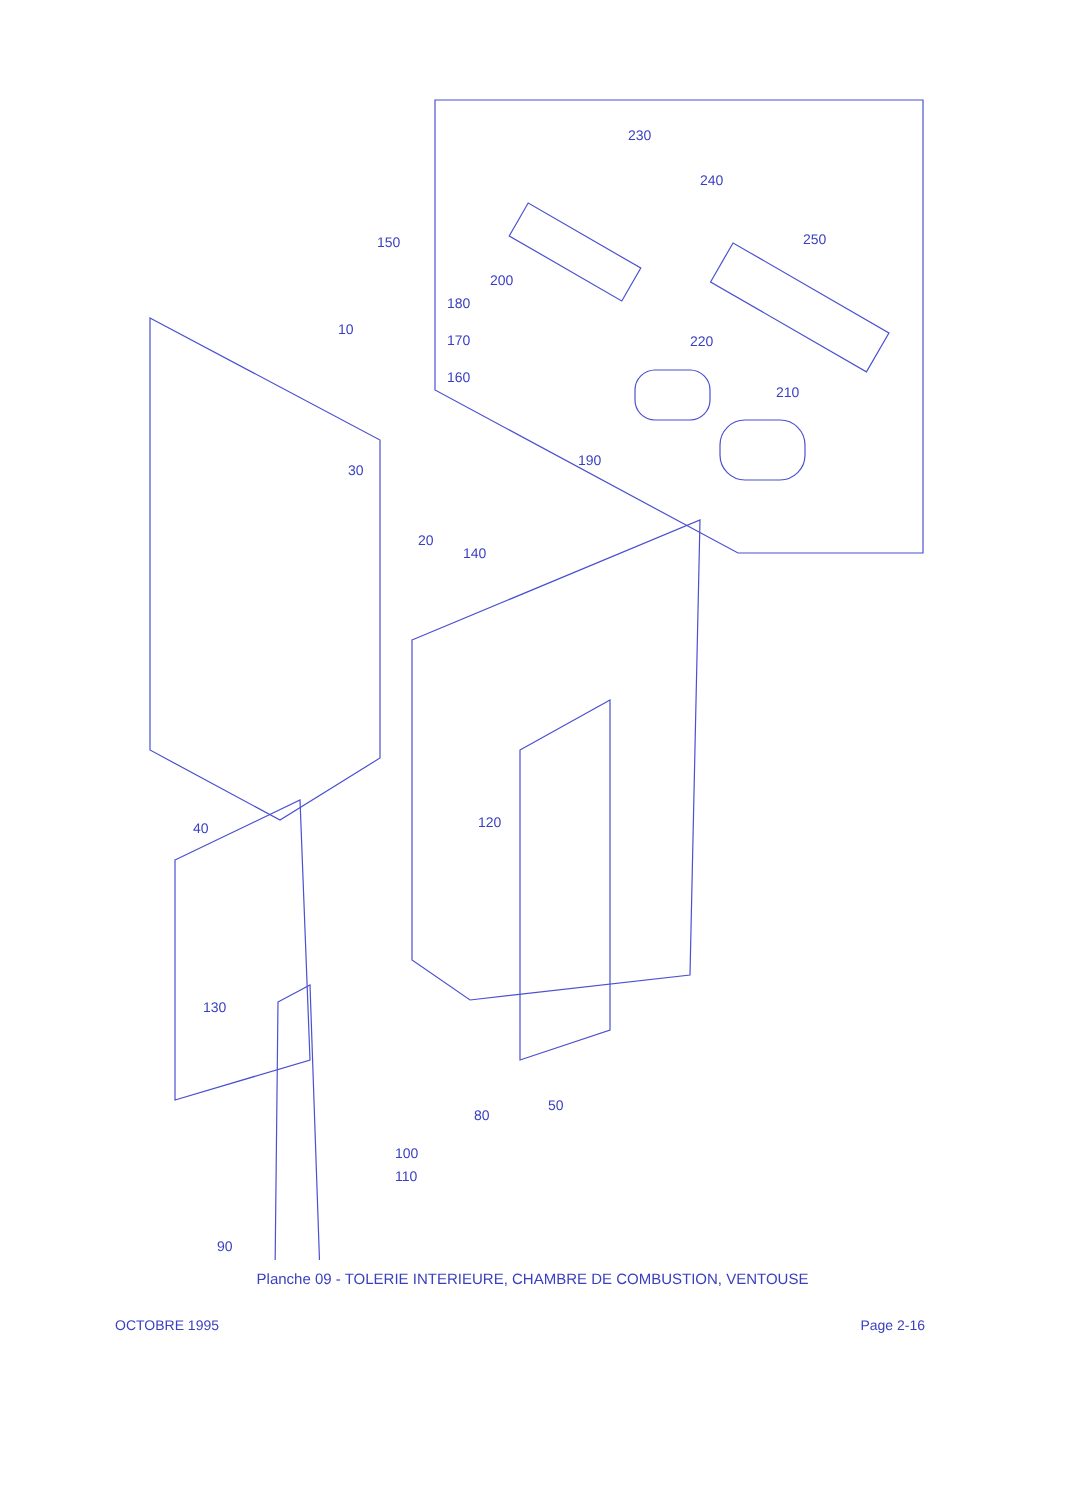230
240
250
150
200
180
10
170
220
160
210
190
30
20
140
40
120
130
50
80
100
110
90
Planche 09 - TOLERIE INTERIEURE, CHAMBRE DE COMBUSTION, VENTOUSE
OCTOBRE 1995 Page 2-16